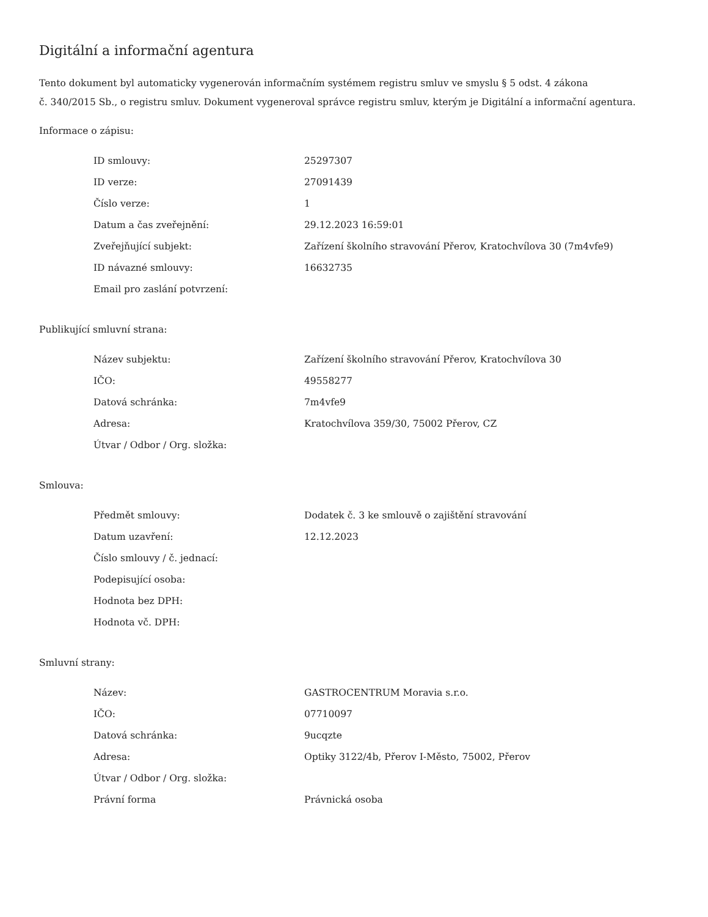Digitální a informační agentura
Tento dokument byl automaticky vygenerován informačním systémem registru smluv ve smyslu § 5 odst. 4 zákona
č. 340/2015 Sb., o registru smluv. Dokument vygeneroval správce registru smluv, kterým je Digitální a informační agentura.
Informace o zápisu:
| ID smlouvy: | 25297307 |
| ID verze: | 27091439 |
| Číslo verze: | 1 |
| Datum a čas zveřejnění: | 29.12.2023 16:59:01 |
| Zveřejňující subjekt: | Zařízení školního stravování Přerov, Kratochvílova 30 (7m4vfe9) |
| ID návazné smlouvy: | 16632735 |
| Email pro zaslání potvrzení: | |
Publikující smluvní strana:
| Název subjektu: | Zařízení školního stravování Přerov, Kratochvílova 30 |
| IČO: | 49558277 |
| Datová schránka: | 7m4vfe9 |
| Adresa: | Kratochvílova 359/30, 75002 Přerov, CZ |
| Útvar / Odbor / Org. složka: | |
Smlouva:
| Předmět smlouvy: | Dodatek č. 3 ke smlouvě o zajištění stravování |
| Datum uzavření: | 12.12.2023 |
| Číslo smlouvy / č. jednací: | |
| Podepisující osoba: | |
| Hodnota bez DPH: | |
| Hodnota vč. DPH: | |
Smluvní strany:
| Název: | GASTROCENTRUM Moravia s.r.o. |
| IČO: | 07710097 |
| Datová schránka: | 9ucqzte |
| Adresa: | Optiky 3122/4b, Přerov I-Město, 75002, Přerov |
| Útvar / Odbor / Org. složka: | |
| Právní forma | Právnická osoba |